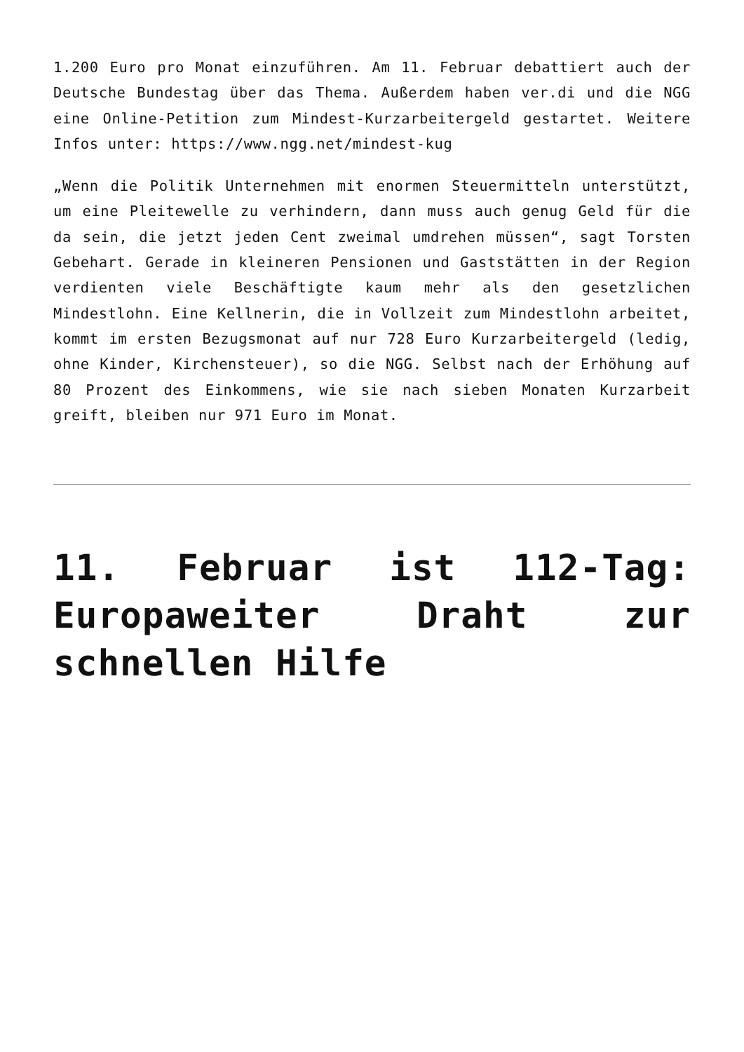1.200 Euro pro Monat einzuführen. Am 11. Februar debattiert auch der Deutsche Bundestag über das Thema. Außerdem haben ver.di und die NGG eine Online-Petition zum Mindest-Kurzarbeitergeld gestartet. Weitere Infos unter: https://www.ngg.net/mindest-kug
„Wenn die Politik Unternehmen mit enormen Steuermitteln unterstützt, um eine Pleitewelle zu verhindern, dann muss auch genug Geld für die da sein, die jetzt jeden Cent zweimal umdrehen müssen“, sagt Torsten Gebehart. Gerade in kleineren Pensionen und Gaststätten in der Region verdienten viele Beschäftigte kaum mehr als den gesetzlichen Mindestlohn. Eine Kellnerin, die in Vollzeit zum Mindestlohn arbeitet, kommt im ersten Bezugsmonat auf nur 728 Euro Kurzarbeitergeld (ledig, ohne Kinder, Kirchensteuer), so die NGG. Selbst nach der Erhöhung auf 80 Prozent des Einkommens, wie sie nach sieben Monaten Kurzarbeit greift, bleiben nur 971 Euro im Monat.
11. Februar ist 112-Tag: Europaweiter Draht zur schnellen Hilfe